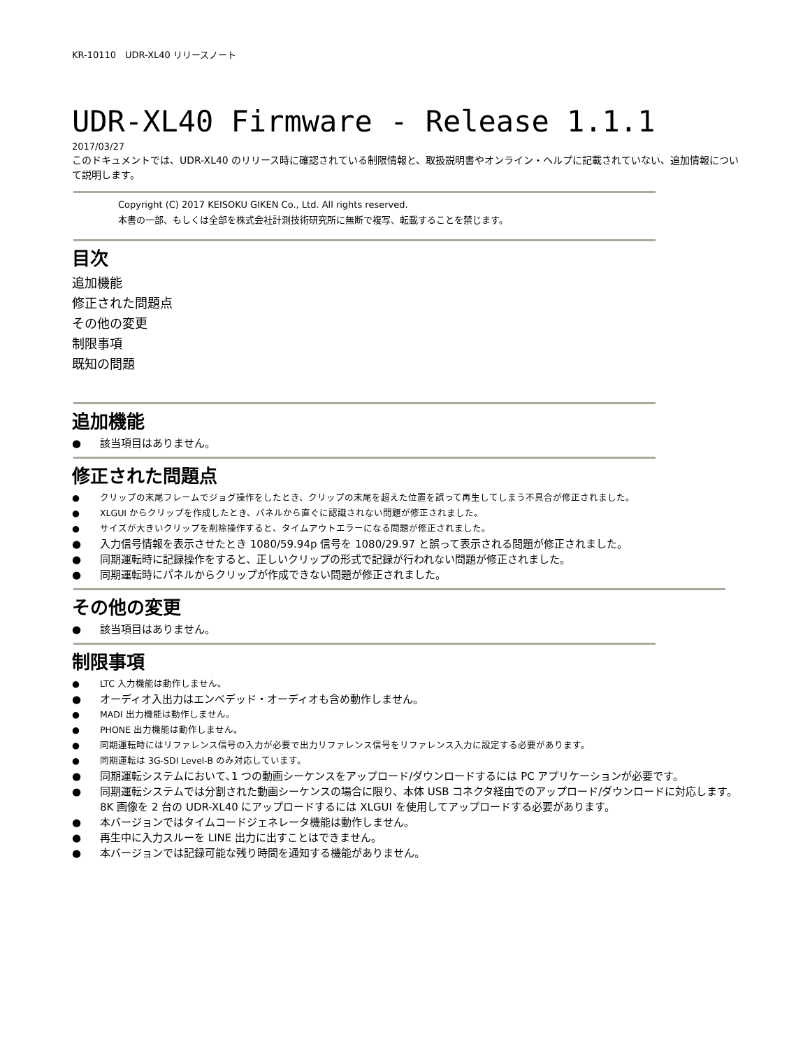KR-10110　UDR-XL40 リリースノート
UDR-XL40 Firmware - Release 1.1.1
2017/03/27
このドキュメントでは、UDR-XL40 のリリース時に確認されている制限情報と、取扱説明書やオンライン・ヘルプに記載されていない、追加情報について説明します。
Copyright (C) 2017 KEISOKU GIKEN Co., Ltd. All rights reserved.
本書の一部、もしくは全部を株式会社計測技術研究所に無断で複写、転載することを禁じます。
目次
追加機能
修正された問題点
その他の変更
制限事項
既知の問題
追加機能
● 該当項目はありません。
修正された問題点
● クリップの末尾フレームでジョグ操作をしたとき、クリップの末尾を超えた位置を誤って再生してしまう不具合が修正されました。
● XLGUI からクリップを作成したとき、パネルから直ぐに認識されない問題が修正されました。
● サイズが大きいクリップを削除操作すると、タイムアウトエラーになる問題が修正されました。
● 入力信号情報を表示させたとき 1080/59.94p 信号を 1080/29.97 と誤って表示される問題が修正されました。
● 同期運転時に記録操作をすると、正しいクリップの形式で記録が行われない問題が修正されました。
● 同期運転時にパネルからクリップが作成できない問題が修正されました。
その他の変更
● 該当項目はありません。
制限事項
● LTC 入力機能は動作しません。
● オーディオ入出力はエンベデッド・オーディオも含め動作しません。
● MADI 出力機能は動作しません。
● PHONE 出力機能は動作しません。
● 同期運転時にはリファレンス信号の入力が必要で出力リファレンス信号をリファレンス入力に設定する必要があります。
● 同期運転は 3G-SDI Level-B のみ対応しています。
● 同期運転システムにおいて､1 つの動画シーケンスをアップロード/ダウンロードするには PC アプリケーションが必要です。
● 同期運転システムでは分割された動画シーケンスの場合に限り、本体 USB コネクタ経由でのアップロード/ダウンロードに対応します。
8K 画像を 2 台の UDR-XL40 にアップロードするには XLGUI を使用してアップロードする必要があります。
● 本バージョンではタイムコードジェネレータ機能は動作しません。
● 再生中に入力スルーを LINE 出力に出すことはできません。
● 本バージョンでは記録可能な残り時間を通知する機能がありません。